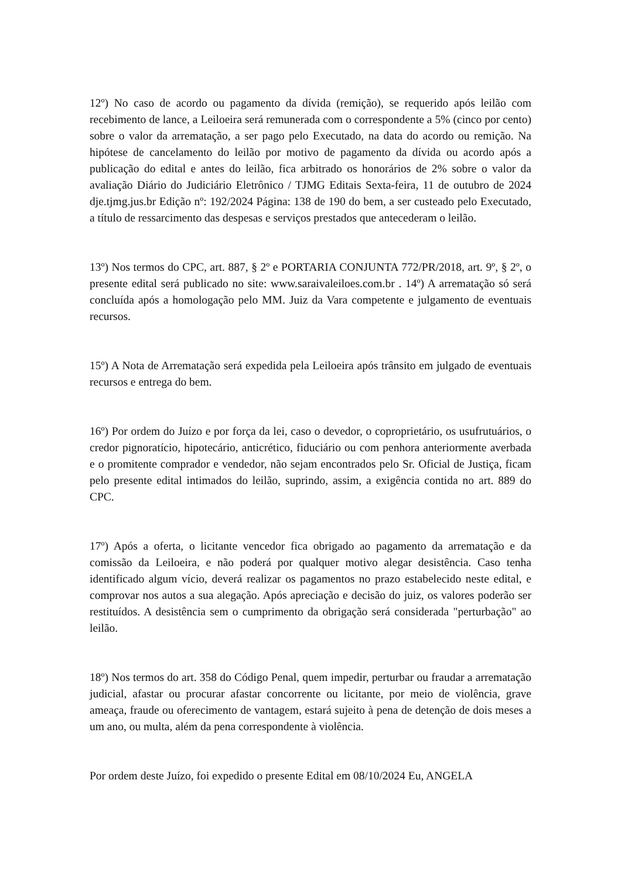12º) No caso de acordo ou pagamento da dívida (remição), se requerido após leilão com recebimento de lance, a Leiloeira será remunerada com o correspondente a 5% (cinco por cento) sobre o valor da arrematação, a ser pago pelo Executado, na data do acordo ou remição. Na hipótese de cancelamento do leilão por motivo de pagamento da dívida ou acordo após a publicação do edital e antes do leilão, fica arbitrado os honorários de 2% sobre o valor da avaliação Diário do Judiciário Eletrônico / TJMG Editais Sexta-feira, 11 de outubro de 2024 dje.tjmg.jus.br Edição nº: 192/2024 Página: 138 de 190 do bem, a ser custeado pelo Executado, a título de ressarcimento das despesas e serviços prestados que antecederam o leilão.
13º) Nos termos do CPC, art. 887, § 2º e PORTARIA CONJUNTA 772/PR/2018, art. 9º, § 2º, o presente edital será publicado no site: www.saraivaleiloes.com.br . 14º) A arrematação só será concluída após a homologação pelo MM. Juiz da Vara competente e julgamento de eventuais recursos.
15º) A Nota de Arrematação será expedida pela Leiloeira após trânsito em julgado de eventuais recursos e entrega do bem.
16º) Por ordem do Juízo e por força da lei, caso o devedor, o coproprietário, os usufrutuários, o credor pignoratício, hipotecário, anticrético, fiduciário ou com penhora anteriormente averbada e o promitente comprador e vendedor, não sejam encontrados pelo Sr. Oficial de Justiça, ficam pelo presente edital intimados do leilão, suprindo, assim, a exigência contida no art. 889 do CPC.
17º) Após a oferta, o licitante vencedor fica obrigado ao pagamento da arrematação e da comissão da Leiloeira, e não poderá por qualquer motivo alegar desistência. Caso tenha identificado algum vício, deverá realizar os pagamentos no prazo estabelecido neste edital, e comprovar nos autos a sua alegação. Após apreciação e decisão do juiz, os valores poderão ser restituídos. A desistência sem o cumprimento da obrigação será considerada "perturbação" ao leilão.
18º) Nos termos do art. 358 do Código Penal, quem impedir, perturbar ou fraudar a arrematação judicial, afastar ou procurar afastar concorrente ou licitante, por meio de violência, grave ameaça, fraude ou oferecimento de vantagem, estará sujeito à pena de detenção de dois meses a um ano, ou multa, além da pena correspondente à violência.
Por ordem deste Juízo, foi expedido o presente Edital em 08/10/2024 Eu, ANGELA